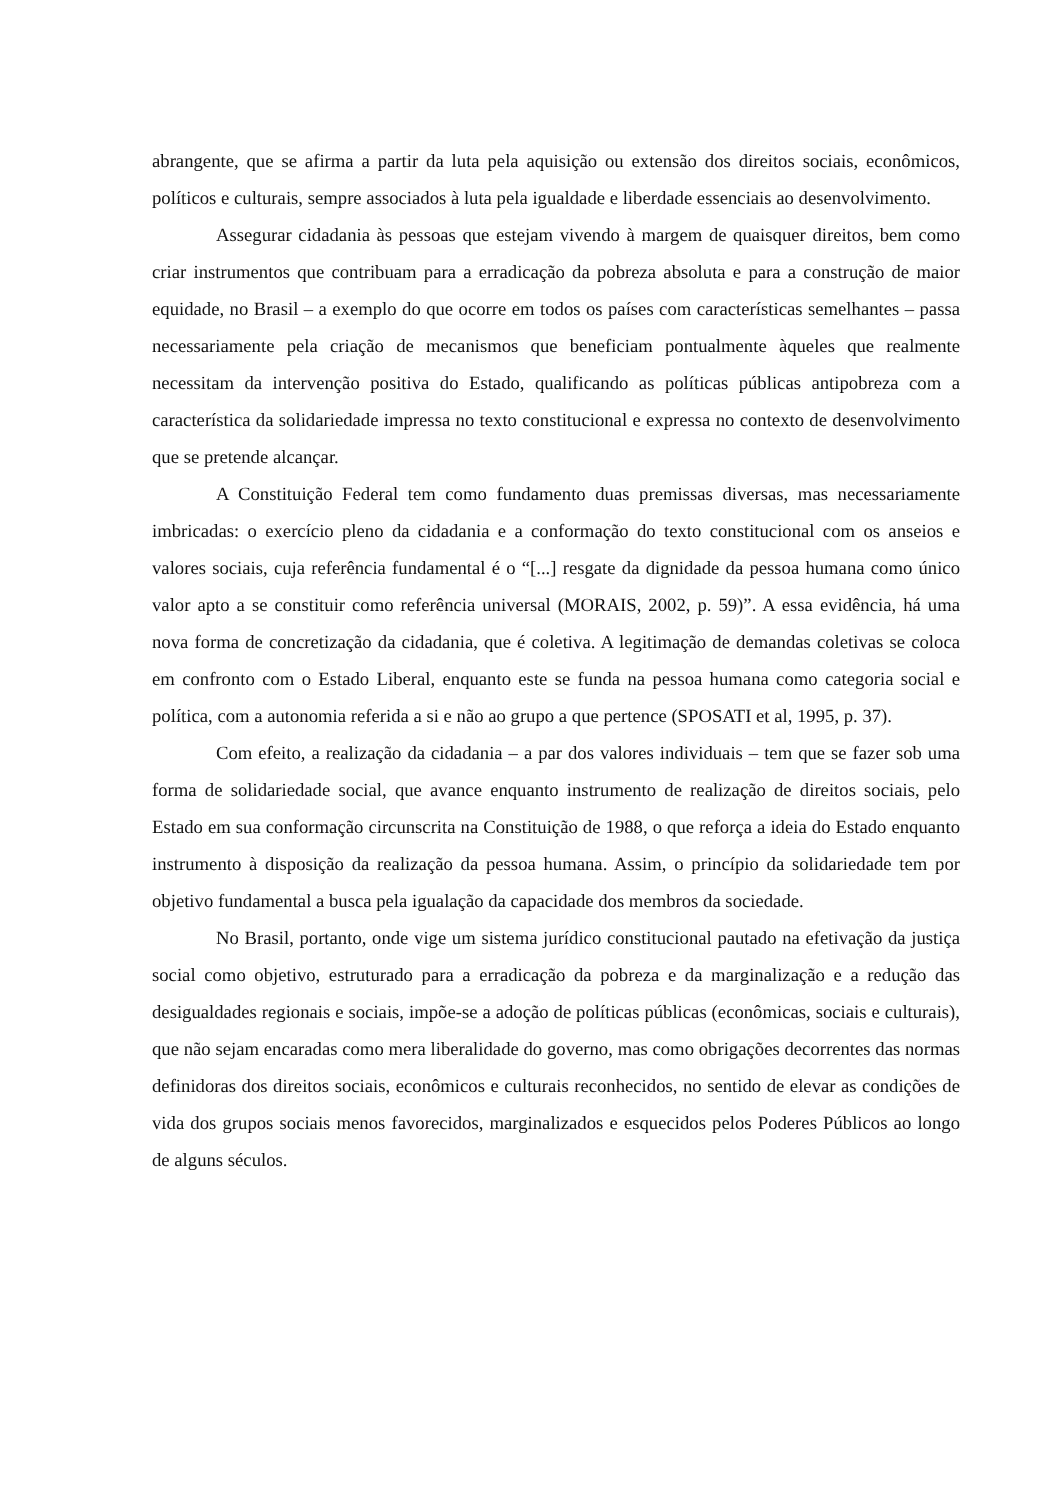abrangente, que se afirma a partir da luta pela aquisição ou extensão dos direitos sociais, econômicos, políticos e culturais, sempre associados à luta pela igualdade e liberdade essenciais ao desenvolvimento.
Assegurar cidadania às pessoas que estejam vivendo à margem de quaisquer direitos, bem como criar instrumentos que contribuam para a erradicação da pobreza absoluta e para a construção de maior equidade, no Brasil – a exemplo do que ocorre em todos os países com características semelhantes – passa necessariamente pela criação de mecanismos que beneficiam pontualmente àqueles que realmente necessitam da intervenção positiva do Estado, qualificando as políticas públicas antipobreza com a característica da solidariedade impressa no texto constitucional e expressa no contexto de desenvolvimento que se pretende alcançar.
A Constituição Federal tem como fundamento duas premissas diversas, mas necessariamente imbricadas: o exercício pleno da cidadania e a conformação do texto constitucional com os anseios e valores sociais, cuja referência fundamental é o “[...] resgate da dignidade da pessoa humana como único valor apto a se constituir como referência universal (MORAIS, 2002, p. 59)”. A essa evidência, há uma nova forma de concretização da cidadania, que é coletiva. A legitimação de demandas coletivas se coloca em confronto com o Estado Liberal, enquanto este se funda na pessoa humana como categoria social e política, com a autonomia referida a si e não ao grupo a que pertence (SPOSATI et al, 1995, p. 37).
Com efeito, a realização da cidadania – a par dos valores individuais – tem que se fazer sob uma forma de solidariedade social, que avance enquanto instrumento de realização de direitos sociais, pelo Estado em sua conformação circunscrita na Constituição de 1988, o que reforça a ideia do Estado enquanto instrumento à disposição da realização da pessoa humana. Assim, o princípio da solidariedade tem por objetivo fundamental a busca pela igualação da capacidade dos membros da sociedade.
No Brasil, portanto, onde vige um sistema jurídico constitucional pautado na efetivação da justiça social como objetivo, estruturado para a erradicação da pobreza e da marginalização e a redução das desigualdades regionais e sociais, impõe-se a adoção de políticas públicas (econômicas, sociais e culturais), que não sejam encaradas como mera liberalidade do governo, mas como obrigações decorrentes das normas definidoras dos direitos sociais, econômicos e culturais reconhecidos, no sentido de elevar as condições de vida dos grupos sociais menos favorecidos, marginalizados e esquecidos pelos Poderes Públicos ao longo de alguns séculos.